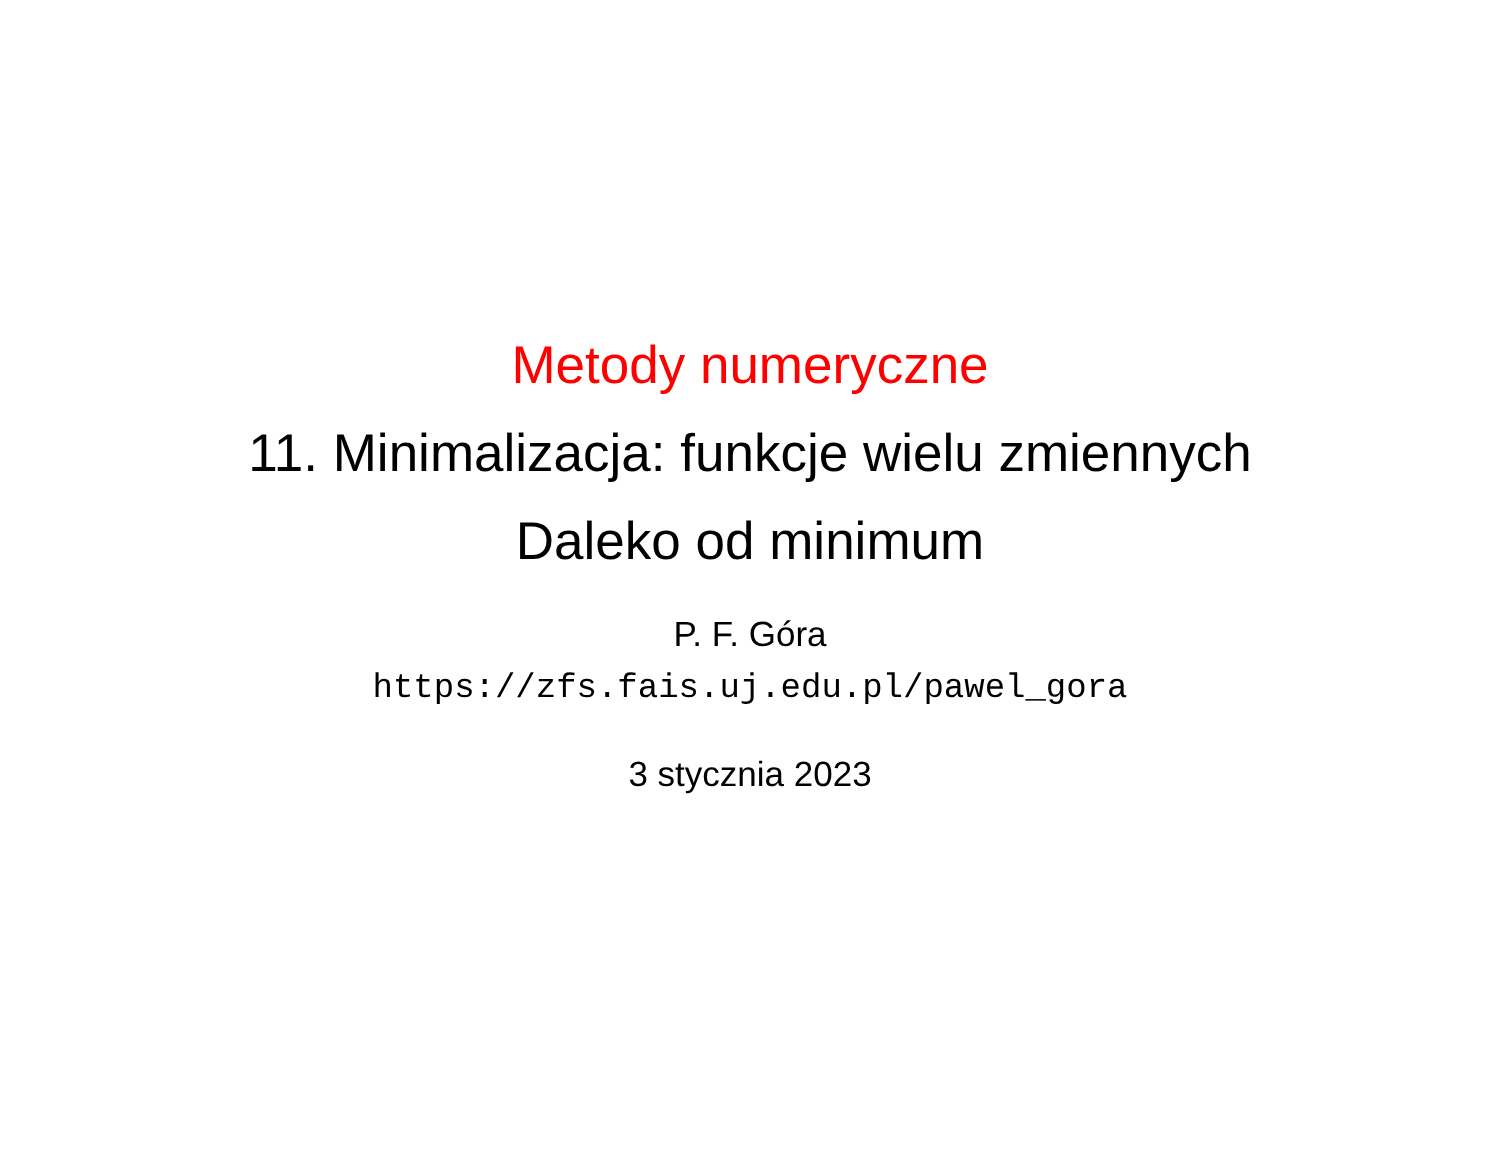Metody numeryczne
11. Minimalizacja: funkcje wielu zmiennych
Daleko od minimum
P. F. Góra
https://zfs.fais.uj.edu.pl/pawel_gora
3 stycznia 2023